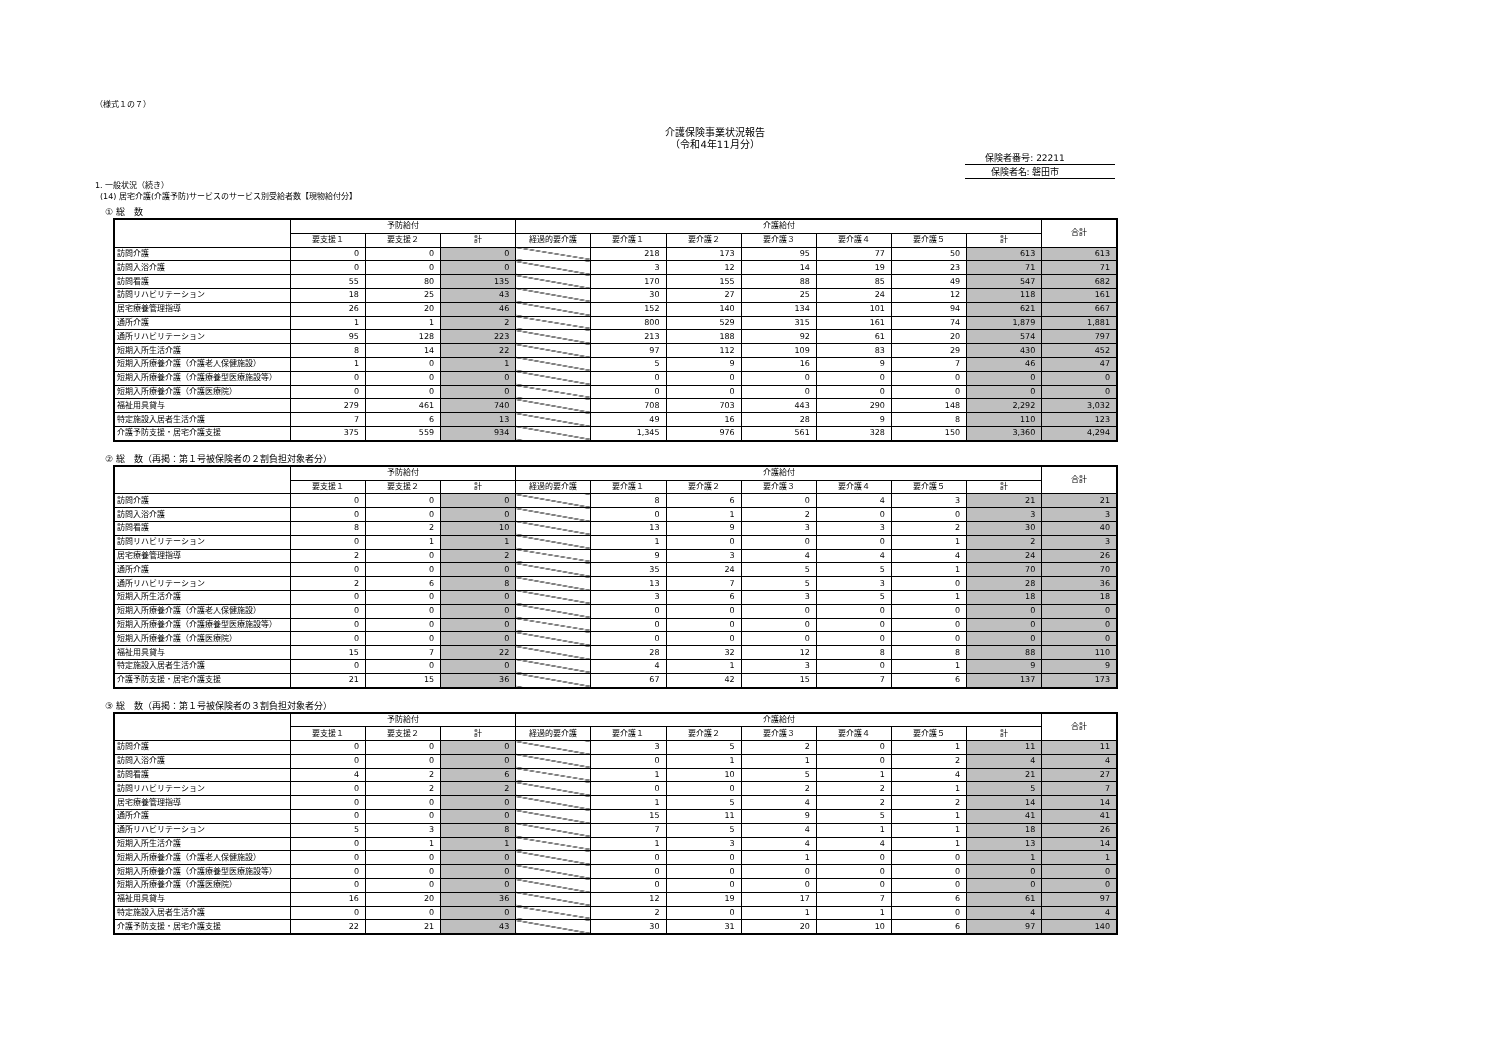（様式１の７）
介護保険事業状況報告
（令和4年11月分）
保険者番号: 22211
保険者名: 磐田市
1. 一般状況（続き）
(14) 居宅介護(介護予防)サービスのサービス別受給者数【現物給付分】
① 総　数
| | 予防給付 | | | 介護給付 | | | | | | | 合計 |
| --- | --- | --- | --- | --- | --- | --- | --- | --- | --- | --- | --- |
| | 要支援１ | 要支援２ | 計 | 経過的要介護 | 要介護１ | 要介護２ | 要介護３ | 要介護４ | 要介護５ | 計 | |
| 訪問介護 | 0 | 0 | 0 | | 218 | 173 | 95 | 77 | 50 | 613 | 613 |
| 訪問入浴介護 | 0 | 0 | 0 | | 3 | 12 | 14 | 19 | 23 | 71 | 71 |
| 訪問看護 | 55 | 80 | 135 | | 170 | 155 | 88 | 85 | 49 | 547 | 682 |
| 訪問リハビリテーション | 18 | 25 | 43 | | 30 | 27 | 25 | 24 | 12 | 118 | 161 |
| 居宅療養管理指導 | 26 | 20 | 46 | | 152 | 140 | 134 | 101 | 94 | 621 | 667 |
| 通所介護 | 1 | 1 | 2 | | 800 | 529 | 315 | 161 | 74 | 1,879 | 1,881 |
| 通所リハビリテーション | 95 | 128 | 223 | | 213 | 188 | 92 | 61 | 20 | 574 | 797 |
| 短期入所生活介護 | 8 | 14 | 22 | | 97 | 112 | 109 | 83 | 29 | 430 | 452 |
| 短期入所療養介護（介護老人保健施設） | 1 | 0 | 1 | | 5 | 9 | 16 | 9 | 7 | 46 | 47 |
| 短期入所療養介護（介護療養型医療施設等） | 0 | 0 | 0 | | 0 | 0 | 0 | 0 | 0 | 0 | 0 |
| 短期入所療養介護（介護医療院） | 0 | 0 | 0 | | 0 | 0 | 0 | 0 | 0 | 0 | 0 |
| 福祉用具貸与 | 279 | 461 | 740 | | 708 | 703 | 443 | 290 | 148 | 2,292 | 3,032 |
| 特定施設入居者生活介護 | 7 | 6 | 13 | | 49 | 16 | 28 | 9 | 8 | 110 | 123 |
| 介護予防支援・居宅介護支援 | 375 | 559 | 934 | | 1,345 | 976 | 561 | 328 | 150 | 3,360 | 4,294 |
② 総　数（再掲：第１号被保険者の２割負担対象者分）
| | 予防給付 | | | 介護給付 | | | | | | | 合計 |
| --- | --- | --- | --- | --- | --- | --- | --- | --- | --- | --- | --- |
| | 要支援１ | 要支援２ | 計 | 経過的要介護 | 要介護１ | 要介護２ | 要介護３ | 要介護４ | 要介護５ | 計 | |
| 訪問介護 | 0 | 0 | 0 | | 8 | 6 | 0 | 4 | 3 | 21 | 21 |
| 訪問入浴介護 | 0 | 0 | 0 | | 0 | 1 | 2 | 0 | 0 | 3 | 3 |
| 訪問看護 | 8 | 2 | 10 | | 13 | 9 | 3 | 3 | 2 | 30 | 40 |
| 訪問リハビリテーション | 0 | 1 | 1 | | 1 | 0 | 0 | 0 | 1 | 2 | 3 |
| 居宅療養管理指導 | 2 | 0 | 2 | | 9 | 3 | 4 | 4 | 4 | 24 | 26 |
| 通所介護 | 0 | 0 | 0 | | 35 | 24 | 5 | 5 | 1 | 70 | 70 |
| 通所リハビリテーション | 2 | 6 | 8 | | 13 | 7 | 5 | 3 | 0 | 28 | 36 |
| 短期入所生活介護 | 0 | 0 | 0 | | 3 | 6 | 3 | 5 | 1 | 18 | 18 |
| 短期入所療養介護（介護老人保健施設） | 0 | 0 | 0 | | 0 | 0 | 0 | 0 | 0 | 0 | 0 |
| 短期入所療養介護（介護療養型医療施設等） | 0 | 0 | 0 | | 0 | 0 | 0 | 0 | 0 | 0 | 0 |
| 短期入所療養介護（介護医療院） | 0 | 0 | 0 | | 0 | 0 | 0 | 0 | 0 | 0 | 0 |
| 福祉用具貸与 | 15 | 7 | 22 | | 28 | 32 | 12 | 8 | 8 | 88 | 110 |
| 特定施設入居者生活介護 | 0 | 0 | 0 | | 4 | 1 | 3 | 0 | 1 | 9 | 9 |
| 介護予防支援・居宅介護支援 | 21 | 15 | 36 | | 67 | 42 | 15 | 7 | 6 | 137 | 173 |
③ 総　数（再掲：第１号被保険者の３割負担対象者分）
| | 予防給付 | | | 介護給付 | | | | | | | 合計 |
| --- | --- | --- | --- | --- | --- | --- | --- | --- | --- | --- | --- |
| | 要支援１ | 要支援２ | 計 | 経過的要介護 | 要介護１ | 要介護２ | 要介護３ | 要介護４ | 要介護５ | 計 | |
| 訪問介護 | 0 | 0 | 0 | | 3 | 5 | 2 | 0 | 1 | 11 | 11 |
| 訪問入浴介護 | 0 | 0 | 0 | | 0 | 1 | 1 | 0 | 2 | 4 | 4 |
| 訪問看護 | 4 | 2 | 6 | | 1 | 10 | 5 | 1 | 4 | 21 | 27 |
| 訪問リハビリテーション | 0 | 2 | 2 | | 0 | 0 | 2 | 2 | 1 | 5 | 7 |
| 居宅療養管理指導 | 0 | 0 | 0 | | 1 | 5 | 4 | 2 | 2 | 14 | 14 |
| 通所介護 | 0 | 0 | 0 | | 15 | 11 | 9 | 5 | 1 | 41 | 41 |
| 通所リハビリテーション | 5 | 3 | 8 | | 7 | 5 | 4 | 1 | 1 | 18 | 26 |
| 短期入所生活介護 | 0 | 1 | 1 | | 1 | 3 | 4 | 4 | 1 | 13 | 14 |
| 短期入所療養介護（介護老人保健施設） | 0 | 0 | 0 | | 0 | 0 | 1 | 0 | 0 | 1 | 1 |
| 短期入所療養介護（介護療養型医療施設等） | 0 | 0 | 0 | | 0 | 0 | 0 | 0 | 0 | 0 | 0 |
| 短期入所療養介護（介護医療院） | 0 | 0 | 0 | | 0 | 0 | 0 | 0 | 0 | 0 | 0 |
| 福祉用具貸与 | 16 | 20 | 36 | | 12 | 19 | 17 | 7 | 6 | 61 | 97 |
| 特定施設入居者生活介護 | 0 | 0 | 0 | | 2 | 0 | 1 | 1 | 0 | 4 | 4 |
| 介護予防支援・居宅介護支援 | 22 | 21 | 43 | | 30 | 31 | 20 | 10 | 6 | 97 | 140 |